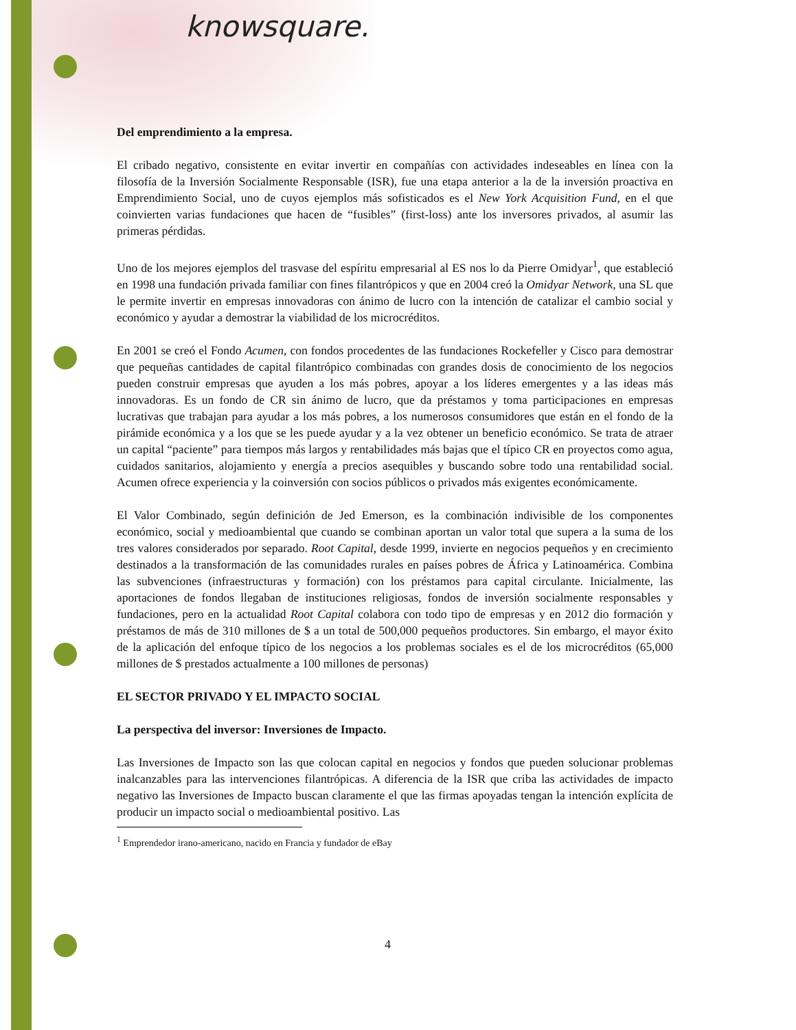knowsquare.
Del emprendimiento a la empresa.
El cribado negativo, consistente en evitar invertir en compañías con actividades indeseables en línea con la filosofía de la Inversión Socialmente Responsable (ISR), fue una etapa anterior a la de la inversión proactiva en Emprendimiento Social, uno de cuyos ejemplos más sofisticados es el New York Acquisition Fund, en el que coinvierten varias fundaciones que hacen de “fusibles” (first-loss) ante los inversores privados, al asumir las primeras pérdidas.
Uno de los mejores ejemplos del trasvase del espíritu empresarial al ES nos lo da Pierre Omidyar<sup>1</sup>, que estableció en 1998 una fundación privada familiar con fines filantrópicos y que en 2004 creó la Omidyar Network, una SL que le permite invertir en empresas innovadoras con ánimo de lucro con la intención de catalizar el cambio social y económico y ayudar a demostrar la viabilidad de los microcréditos.
En 2001 se creó el Fondo Acumen, con fondos procedentes de las fundaciones Rockefeller y Cisco para demostrar que pequeñas cantidades de capital filantrópico combinadas con grandes dosis de conocimiento de los negocios pueden construir empresas que ayuden a los más pobres, apoyar a los líderes emergentes y a las ideas más innovadoras. Es un fondo de CR sin ánimo de lucro, que da préstamos y toma participaciones en empresas lucrativas que trabajan para ayudar a los más pobres, a los numerosos consumidores que están en el fondo de la pirámide económica y a los que se les puede ayudar y a la vez obtener un beneficio económico. Se trata de atraer un capital “paciente” para tiempos más largos y rentabilidades más bajas que el típico CR en proyectos como agua, cuidados sanitarios, alojamiento y energía a precios asequibles y buscando sobre todo una rentabilidad social. Acumen ofrece experiencia y la coinversión con socios públicos o privados más exigentes económicamente.
El Valor Combinado, según definición de Jed Emerson, es la combinación indivisible de los componentes económico, social y medioambiental que cuando se combinan aportan un valor total que supera a la suma de los tres valores considerados por separado. Root Capital, desde 1999, invierte en negocios pequeños y en crecimiento destinados a la transformación de las comunidades rurales en países pobres de África y Latinoamérica. Combina las subvenciones (infraestructuras y formación) con los préstamos para capital circulante. Inicialmente, las aportaciones de fondos llegaban de instituciones religiosas, fondos de inversión socialmente responsables y fundaciones, pero en la actualidad Root Capital colabora con todo tipo de empresas y en 2012 dio formación y préstamos de más de 310 millones de $ a un total de 500,000 pequeños productores. Sin embargo, el mayor éxito de la aplicación del enfoque típico de los negocios a los problemas sociales es el de los microcréditos (65,000 millones de $ prestados actualmente a 100 millones de personas)
EL SECTOR PRIVADO Y EL IMPACTO SOCIAL
La perspectiva del inversor: Inversiones de Impacto.
Las Inversiones de Impacto son las que colocan capital en negocios y fondos que pueden solucionar problemas inalcanzables para las intervenciones filantrópicas. A diferencia de la ISR que criba las actividades de impacto negativo las Inversiones de Impacto buscan claramente el que las firmas apoyadas tengan la intención explícita de producir un impacto social o medioambiental positivo. Las
<sup>1</sup> Emprendedor irano-americano, nacido en Francia y fundador de eBay
4